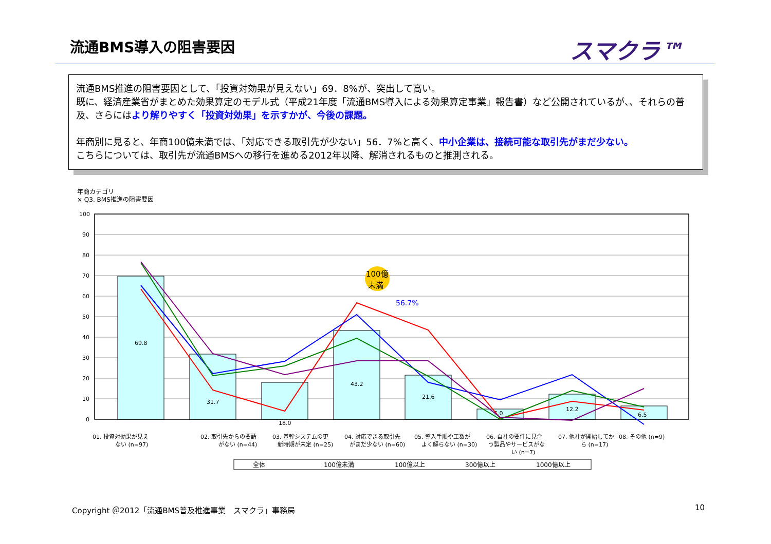流通BMS導入の阻害要因
スマクラ™
流通BMS推進の阻害要因として、「投資対効果が見えない」69．8%が、突出して高い。
既に、経済産業省がまとめた効果算定のモデル式（平成21年度「流通BMS導入による効果算定事業」報告書）など公開されているが、、それらの普及、さらにはより解りやすく「投資対効果」を示すかが、今後の課題。
年商別に見ると、年商100億未満では、「対応できる取引先が少ない」56．7%と高く、中小企業は、接続可能な取引先がまだ少ない。
こちらについては、取引先が流通BMSへの移行を進める2012年以降、解消されるものと推測される。
年商カテゴリ
× Q3. BMS推進の阻害要因
100
90
80
70
60
50
40
30
20
10
0
69.8
31.7
18.0
43.2
21.6
5.0
12.2
6.5
100億
未満
56.7%
01. 投資対効果が見え
ない (n=97)
02. 取引先からの要請
がない (n=44)
03. 基幹システムの更
新時期が未定 (n=25)
04. 対応できる取引先
がまだ少ない (n=60)
05. 導入手順や工数が
よく解らない (n=30)
06. 自社の要件に見合
う製品やサービスがな
い (n=7)
07. 他社が開始してか
ら (n=17)
08. その他 (n=9)
全体
100億未満
100億以上
300億以上
1000億以上
Copyright ＠2012「流通BMS普及推進事業　スマクラ」事務局
10